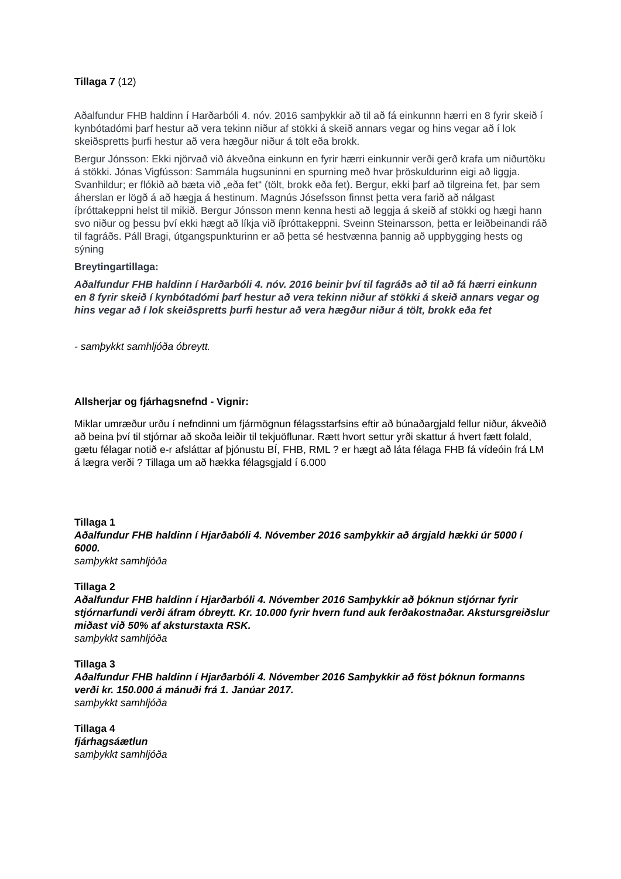Tillaga 7 (12)
Aðalfundur FHB haldinn í Harðarbóli 4. nóv. 2016 samþykkir að til að fá einkunnn hærri en 8 fyrir skeið í kynbótadómi þarf hestur að vera tekinn niður af stökki á skeið annars vegar og hins vegar að í lok skeiðspretts þurfi hestur að vera hægður niður á tölt eða brokk.
Bergur Jónsson: Ekki njörvað við ákveðna einkunn en fyrir hærri einkunnir verði gerð krafa um niðurtöku á stökki. Jónas Vigfússon: Sammála hugsuninni en spurning með hvar þröskuldurinn eigi að liggja. Svanhildur; er flókið að bæta við „eða fet“ (tölt, brokk eða fet). Bergur, ekki þarf að tilgreina fet, þar sem áherslan er lögð á að hægja á hestinum. Magnús Jósefsson finnst þetta vera farið að nálgast íþróttakeppni helst til mikið. Bergur Jónsson menn kenna hesti að leggja á skeið af stökki og hægi hann svo niður og þessu því ekki hægt að líkja við íþróttakeppni. Sveinn Steinarsson, þetta er leiðbeinandi ráð til fagráðs. Páll Bragi, útgangspunkturinn er að þetta sé hestvænna þannig að uppbygging hests og sýning
Breytingartillaga:
Aðalfundur FHB haldinn í Harðarbóli 4. nóv. 2016 beinir því til fagráðs að til að fá hærri einkunn en 8 fyrir skeið í kynbótadómi þarf hestur að vera tekinn niður af stökki á skeið annars vegar og hins vegar að í lok skeiðspretts þurfi hestur að vera hægður niður á tölt, brokk eða fet
- samþykkt samhljóða óbreytt.
Allsherjar og fjárhagsnefnd - Vignir:
Miklar umræður urðu í nefndinni um fjármögnun félagsstarfsins eftir að búnaðargjald fellur niður, ákveðið að beina því til stjórnar að skoða leiðir til tekjuöflunar. Rætt hvort settur yrði skattur á hvert fætt folald, gætu félagar notið e-r afsláttar af þjónustu BÍ, FHB, RML ? er hægt að láta félaga FHB fá vídeóin frá LM á lægra verði ? Tillaga um að hækka félagsgjald í 6.000
Tillaga 1
Aðalfundur FHB haldinn í Hjarðabóli 4. Nóvember 2016 samþykkir að árgjald hækki úr 5000 í 6000.
samþykkt samhljóða
Tillaga 2
Aðalfundur FHB haldinn í Hjarðarbóli 4. Nóvember 2016 Samþykkir að þóknun stjórnar fyrir stjórnarfundi verði áfram óbreytt. Kr. 10.000 fyrir hvern fund auk ferðakostnaðar. Akstursgreiðslur miðast við 50% af aksturstaxta RSK.
samþykkt samhljóða
Tillaga 3
Aðalfundur FHB haldinn í Hjarðarbóli 4. Nóvember 2016 Samþykkir að föst þóknun formanns verði kr. 150.000 á mánuði frá 1. Janúar 2017.
samþykkt samhljóða
Tillaga 4
fjárhagsáætlun
samþykkt samhljóða